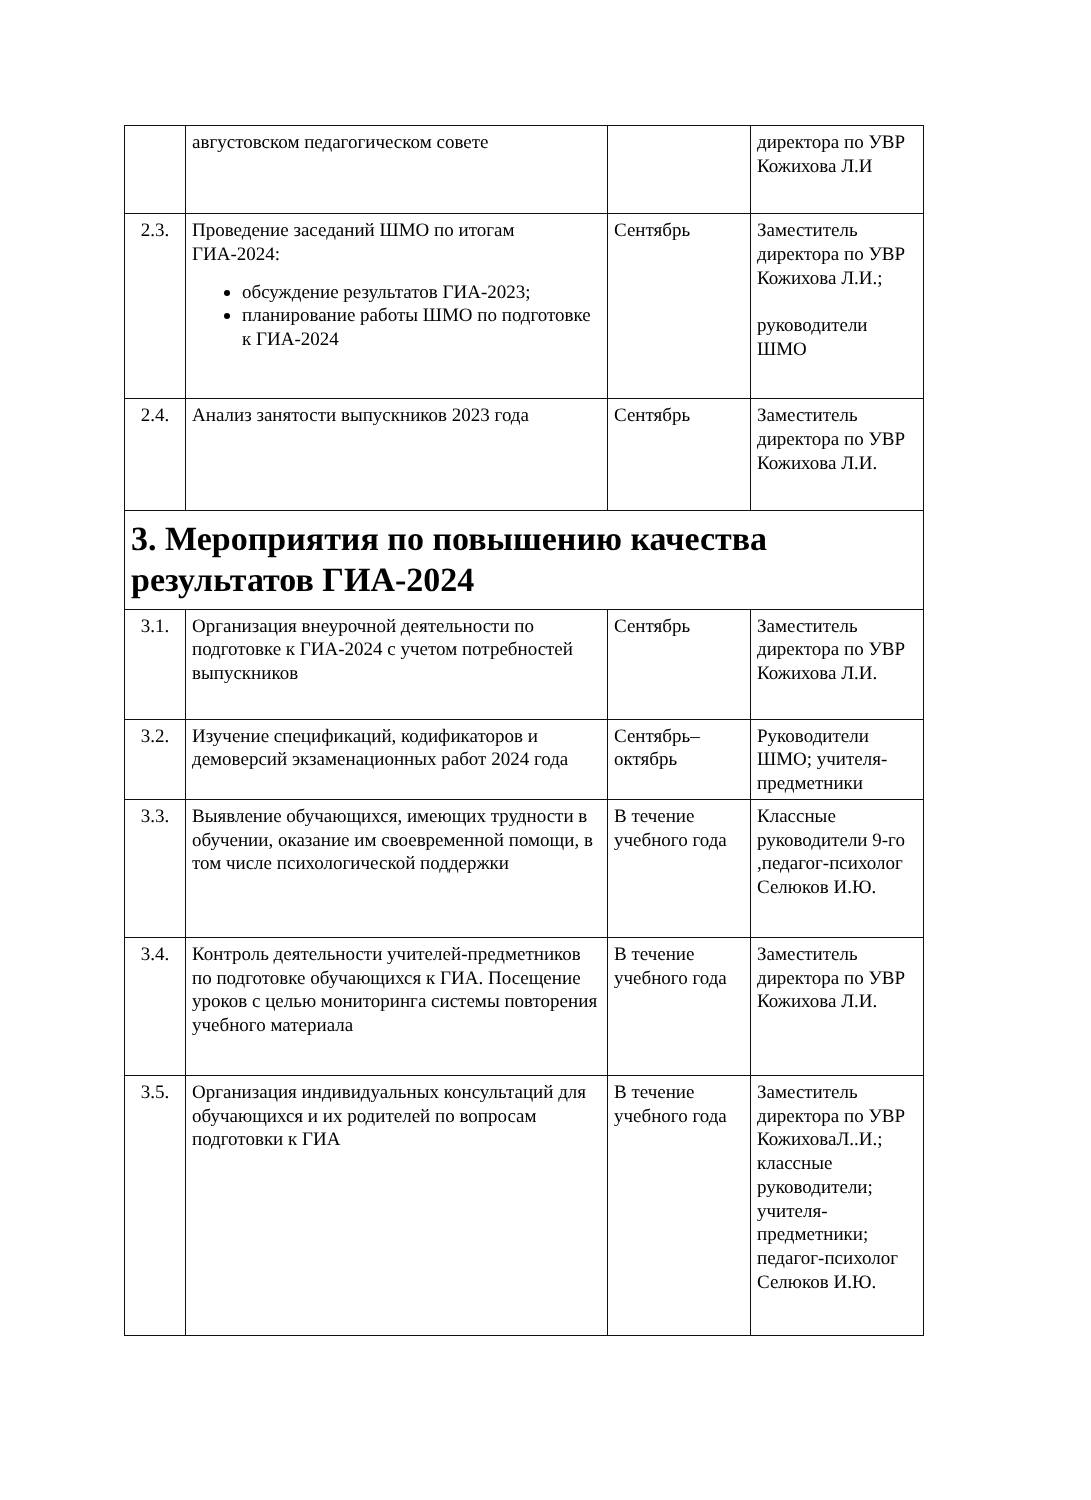| | августовском педагогическом совете | | директора по УВР Кожихова Л.И |
| 2.3. | Проведение заседаний ШМО по итогам ГИА-2024: обсуждение результатов ГИА-2023; планирование работы ШМО по подготовке к ГИА-2024 | Сентябрь | Заместитель директора по УВР Кожихова Л.И.; руководители ШМО |
| 2.4. | Анализ занятости выпускников 2023 года | Сентябрь | Заместитель директора по УВР Кожихова Л.И. |
| 3. Мероприятия по повышению качества результатов ГИА-2024 | | | |
| 3.1. | Организация внеурочной деятельности по подготовке к ГИА-2024 с учетом потребностей выпускников | Сентябрь | Заместитель директора по УВР Кожихова Л.И. |
| 3.2. | Изучение спецификаций, кодификаторов и демоверсий экзаменационных работ 2024 года | Сентябрь–октябрь | Руководители ШМО; учителя-предметники |
| 3.3. | Выявление обучающихся, имеющих трудности в обучении, оказание им своевременной помощи, в том числе психологической поддержки | В течение учебного года | Классные руководители 9-го ,педагог-психолог Селюков И.Ю. |
| 3.4. | Контроль деятельности учителей-предметников по подготовке обучающихся к ГИА. Посещение уроков с целью мониторинга системы повторения учебного материала | В течение учебного года | Заместитель директора по УВР Кожихова Л.И. |
| 3.5. | Организация индивидуальных консультаций для обучающихся и их родителей по вопросам подготовки к ГИА | В течение учебного года | Заместитель директора по УВР КожиховаЛ..И.; классные руководители; учителя-предметники; педагог-психолог Селюков И.Ю. |